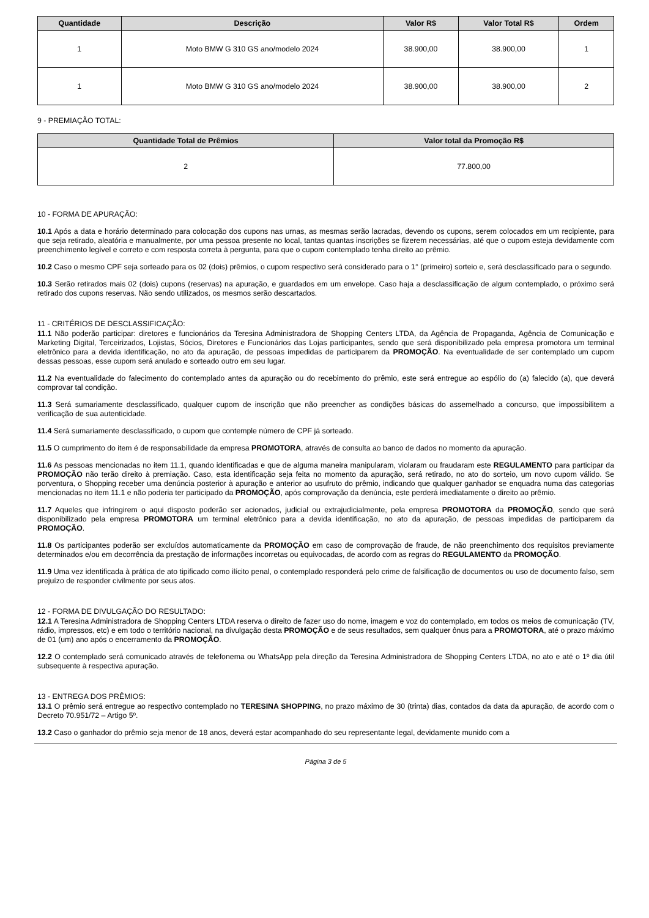| Quantidade | Descrição | Valor R$ | Valor Total R$ | Ordem |
| --- | --- | --- | --- | --- |
| 1 | Moto BMW G 310 GS ano/modelo 2024 | 38.900,00 | 38.900,00 | 1 |
| 1 | Moto BMW G 310 GS ano/modelo 2024 | 38.900,00 | 38.900,00 | 2 |
9 - PREMIAÇÃO TOTAL:
| Quantidade Total de Prêmios | Valor total da Promoção R$ |
| --- | --- |
| 2 | 77.800,00 |
10 - FORMA DE APURAÇÃO:
10.1 Após a data e horário determinado para colocação dos cupons nas urnas, as mesmas serão lacradas, devendo os cupons, serem colocados em um recipiente, para que seja retirado, aleatória e manualmente, por uma pessoa presente no local, tantas quantas inscrições se fizerem necessárias, até que o cupom esteja devidamente com preenchimento legível e correto e com resposta correta à pergunta, para que o cupom contemplado tenha direito ao prêmio.
10.2 Caso o mesmo CPF seja sorteado para os 02 (dois) prêmios, o cupom respectivo será considerado para o 1° (primeiro) sorteio e, será desclassificado para o segundo.
10.3 Serão retirados mais 02 (dois) cupons (reservas) na apuração, e guardados em um envelope. Caso haja a desclassificação de algum contemplado, o próximo será retirado dos cupons reservas. Não sendo utilizados, os mesmos serão descartados.
11 - CRITÉRIOS DE DESCLASSIFICAÇÃO:
11.1 Não poderão participar: diretores e funcionários da Teresina Administradora de Shopping Centers LTDA, da Agência de Propaganda, Agência de Comunicação e Marketing Digital, Terceirizados, Lojistas, Sócios, Diretores e Funcionários das Lojas participantes, sendo que será disponibilizado pela empresa promotora um terminal eletrônico para a devida identificação, no ato da apuração, de pessoas impedidas de participarem da PROMOÇÃO. Na eventualidade de ser contemplado um cupom dessas pessoas, esse cupom será anulado e sorteado outro em seu lugar.
11.2 Na eventualidade do falecimento do contemplado antes da apuração ou do recebimento do prêmio, este será entregue ao espólio do (a) falecido (a), que deverá comprovar tal condição.
11.3 Será sumariamente desclassificado, qualquer cupom de inscrição que não preencher as condições básicas do assemelhado a concurso, que impossibilitem a verificação de sua autenticidade.
11.4 Será sumariamente desclassificado, o cupom que contemple número de CPF já sorteado.
11.5 O cumprimento do item é de responsabilidade da empresa PROMOTORA, através de consulta ao banco de dados no momento da apuração.
11.6 As pessoas mencionadas no item 11.1, quando identificadas e que de alguma maneira manipularam, violaram ou fraudaram este REGULAMENTO para participar da PROMOÇÃO não terão direito à premiação. Caso, esta identificação seja feita no momento da apuração, será retirado, no ato do sorteio, um novo cupom válido. Se porventura, o Shopping receber uma denúncia posterior à apuração e anterior ao usufruto do prêmio, indicando que qualquer ganhador se enquadra numa das categorias mencionadas no item 11.1 e não poderia ter participado da PROMOÇÃO, após comprovação da denúncia, este perderá imediatamente o direito ao prêmio.
11.7 Aqueles que infringirem o aqui disposto poderão ser acionados, judicial ou extrajudicialmente, pela empresa PROMOTORA da PROMOÇÃO, sendo que será disponibilizado pela empresa PROMOTORA um terminal eletrônico para a devida identificação, no ato da apuração, de pessoas impedidas de participarem da PROMOÇÃO.
11.8 Os participantes poderão ser excluídos automaticamente da PROMOÇÃO em caso de comprovação de fraude, de não preenchimento dos requisitos previamente determinados e/ou em decorrência da prestação de informações incorretas ou equivocadas, de acordo com as regras do REGULAMENTO da PROMOÇÃO.
11.9 Uma vez identificada à prática de ato tipificado como ilícito penal, o contemplado responderá pelo crime de falsificação de documentos ou uso de documento falso, sem prejuízo de responder civilmente por seus atos.
12 - FORMA DE DIVULGAÇÃO DO RESULTADO:
12.1 A Teresina Administradora de Shopping Centers LTDA reserva o direito de fazer uso do nome, imagem e voz do contemplado, em todos os meios de comunicação (TV, rádio, impressos, etc) e em todo o território nacional, na divulgação desta PROMOÇÃO e de seus resultados, sem qualquer ônus para a PROMOTORA, até o prazo máximo de 01 (um) ano após o encerramento da PROMOÇÃO.
12.2 O contemplado será comunicado através de telefonema ou WhatsApp pela direção da Teresina Administradora de Shopping Centers LTDA, no ato e até o 1º dia útil subsequente à respectiva apuração.
13 - ENTREGA DOS PRÊMIOS:
13.1 O prêmio será entregue ao respectivo contemplado no TERESINA SHOPPING, no prazo máximo de 30 (trinta) dias, contados da data da apuração, de acordo com o Decreto 70.951/72 – Artigo 5º.
13.2 Caso o ganhador do prêmio seja menor de 18 anos, deverá estar acompanhado do seu representante legal, devidamente munido com a
Página 3 de 5